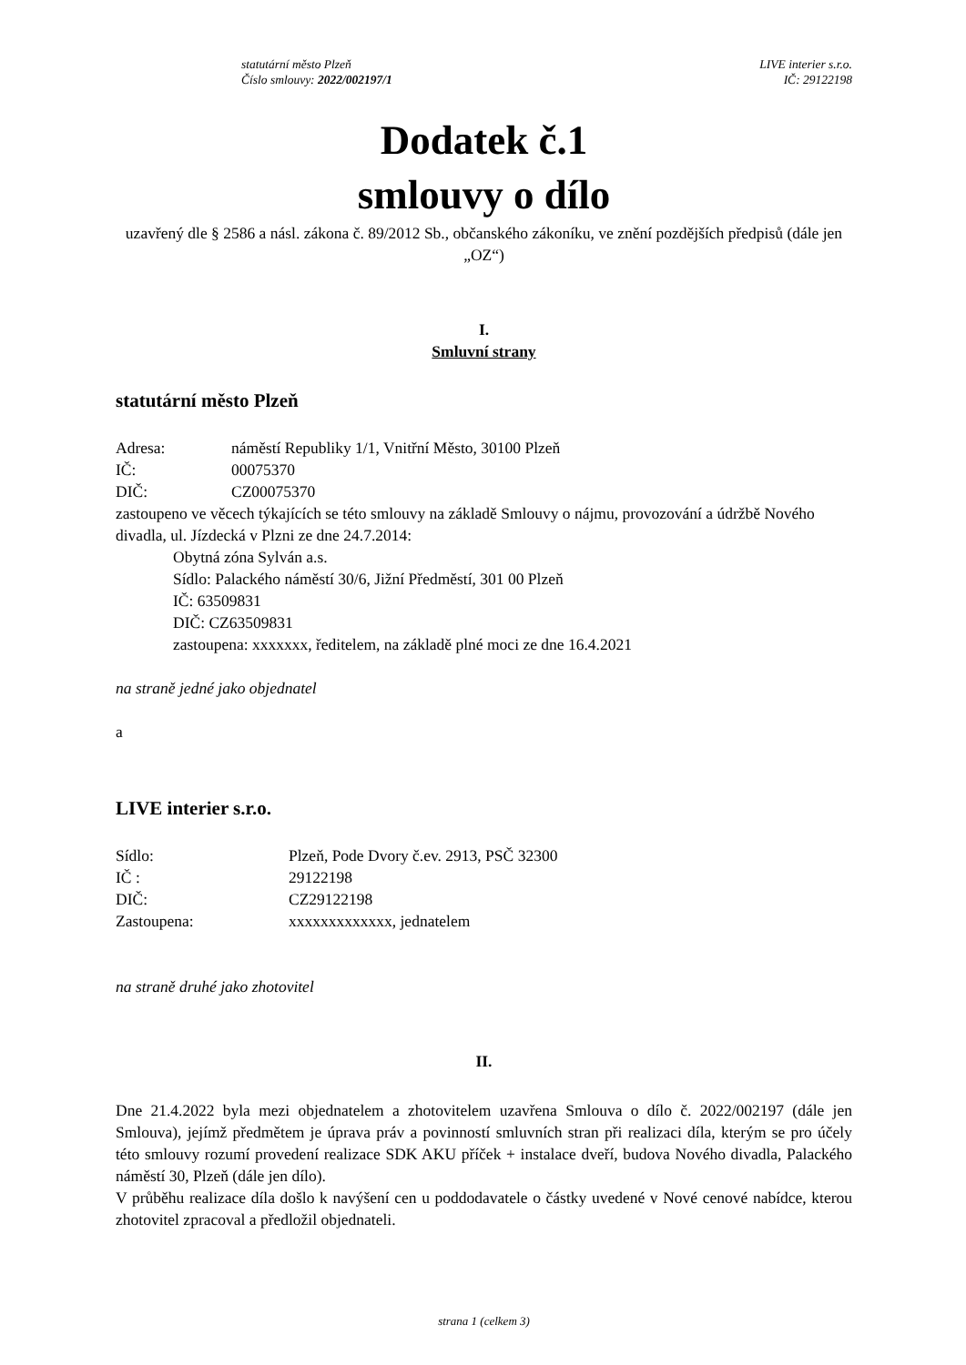statutární město Plzeň
Číslo smlouvy: 2022/002197/1
LIVE interier s.r.o.
IČ: 29122198
Dodatek č.1
smlouvy o dílo
uzavřený dle § 2586 a násl. zákona č. 89/2012 Sb., občanského zákoníku, ve znění pozdějších předpisů (dále jen „OZ“)
I.
Smluvní strany
statutární město Plzeň
Adresa: náměstí Republiky 1/1, Vnitřní Město, 30100 Plzeň
IČ: 00075370
DIČ: CZ00075370
zastoupeno ve věcech týkajících se této smlouvy na základě Smlouvy o nájmu, provozování a údržbě Nového divadla, ul. Jízdecká v Plzni ze dne 24.7.2014:
Obytná zóna Sylván a.s.
Sídlo: Palackého náměstí 30/6, Jižní Předměstí, 301 00 Plzeň
IČ: 63509831
DIČ: CZ63509831
zastoupena: xxxxxxx, ředitelem, na základě plné moci ze dne 16.4.2021
na straně jedné jako objednatel
a
LIVE interier s.r.o.
Sídlo: Plzeň, Pode Dvory č.ev. 2913, PSČ 32300
IČ : 29122198
DIČ: CZ29122198
Zastoupena: xxxxxxxxxxxxx, jednatelem
na straně druhé jako zhotovitel
II.
Dne 21.4.2022 byla mezi objednatelem a zhotovitelem uzavřena Smlouva o dílo č. 2022/002197 (dále jen Smlouva), jejímž předmětem je úprava práv a povinností smluvních stran při realizaci díla, kterým se pro účely této smlouvy rozumí provedení realizace SDK AKU příček + instalace dveří, budova Nového divadla, Palackého náměstí 30, Plzeň (dále jen dílo).
V průběhu realizace díla došlo k navýšení cen u poddodavatele o částky uvedené v Nové cenové nabídce, kterou zhotovitel zpracoval a předložil objednateli.
strana 1 (celkem 3)